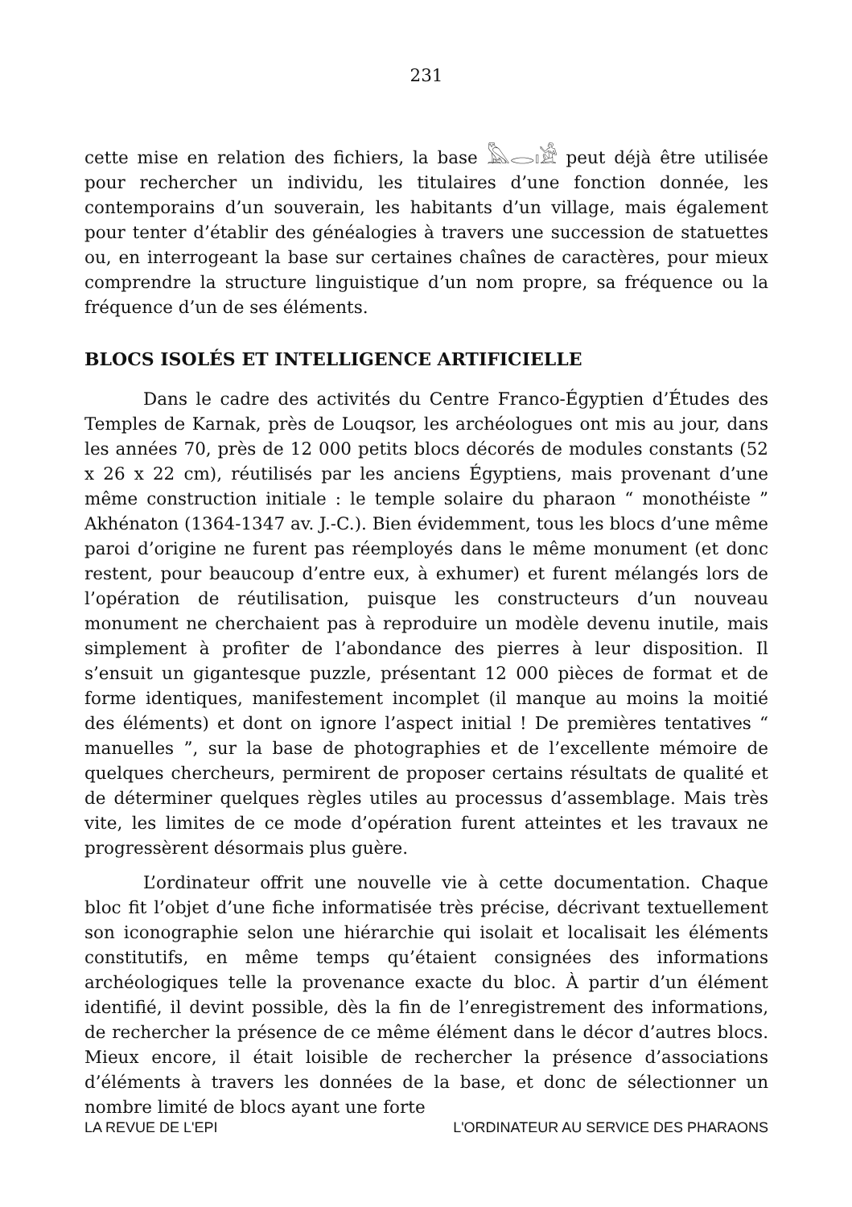231
cette mise en relation des fichiers, la base 𓅓𓂋𓏤𓀀 peut déjà être utilisée pour rechercher un individu, les titulaires d’une fonction donnée, les contemporains d’un souverain, les habitants d’un village, mais également pour tenter d’établir des généalogies à travers une succession de statuettes ou, en interrogeant la base sur certaines chaînes de caractères, pour mieux comprendre la structure linguistique d’un nom propre, sa fréquence ou la fréquence d’un de ses éléments.
BLOCS ISOLÉS ET INTELLIGENCE ARTIFICIELLE
Dans le cadre des activités du Centre Franco-Égyptien d’Études des Temples de Karnak, près de Louqsor, les archéologues ont mis au jour, dans les années 70, près de 12 000 petits blocs décorés de modules constants (52 x 26 x 22 cm), réutilisés par les anciens Égyptiens, mais provenant d’une même construction initiale : le temple solaire du pharaon “ monothéiste ” Akhénaton (1364-1347 av. J.-C.). Bien évidemment, tous les blocs d’une même paroi d’origine ne furent pas réemployés dans le même monument (et donc restent, pour beaucoup d’entre eux, à exhumer) et furent mélangés lors de l’opération de réutilisation, puisque les constructeurs d’un nouveau monument ne cherchaient pas à reproduire un modèle devenu inutile, mais simplement à profiter de l’abondance des pierres à leur disposition. Il s’ensuit un gigantesque puzzle, présentant 12 000 pièces de format et de forme identiques, manifestement incomplet (il manque au moins la moitié des éléments) et dont on ignore l’aspect initial ! De premières tentatives “ manuelles ”, sur la base de photographies et de l’excellente mémoire de quelques chercheurs, permirent de proposer certains résultats de qualité et de déterminer quelques règles utiles au processus d’assemblage. Mais très vite, les limites de ce mode d’opération furent atteintes et les travaux ne progressèrent désormais plus guère.
L’ordinateur offrit une nouvelle vie à cette documentation. Chaque bloc fit l’objet d’une fiche informatisée très précise, décrivant textuellement son iconographie selon une hiérarchie qui isolait et localisait les éléments constitutifs, en même temps qu’étaient consignées des informations archéologiques telle la provenance exacte du bloc. À partir d’un élément identifié, il devint possible, dès la fin de l’enregistrement des informations, de rechercher la présence de ce même élément dans le décor d’autres blocs. Mieux encore, il était loisible de rechercher la présence d’associations d’éléments à travers les données de la base, et donc de sélectionner un nombre limité de blocs ayant une forte
LA REVUE DE L'EPI L'ORDINATEUR AU SERVICE DES PHARAONS